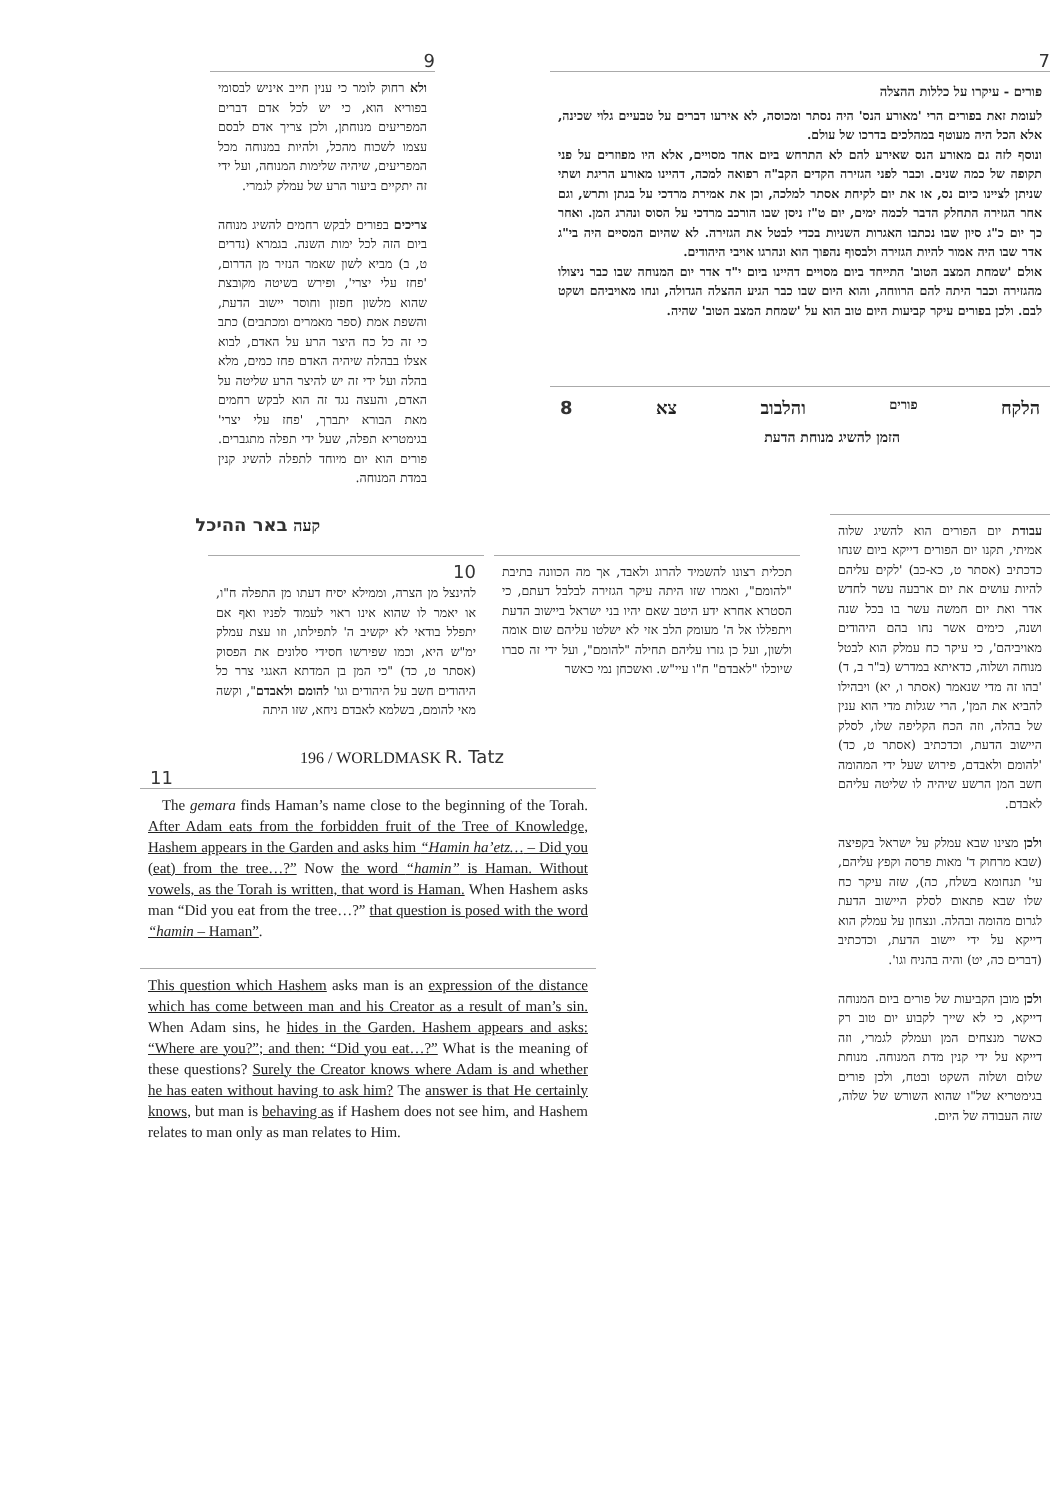9
ולא רחוק לומר כי ענין חייב איניש לבסומי בפוריא הוא, כי יש לכל אדם דברים המפריעים מנוחתן, ולכן צריך אדם לבסם עצמו לשכוח מהכל, ולהיות במנוחה מכל המפריעים, שיהיה שלימות המנוחה, ועל ידי זה יתקיים ביעור הרע של עמלק לגמרי.
צריכים בפורים לבקש רחמים להשיג מנוחה ביום הזה לכל ימות השנה. בגמרא (נדרים ט, ב) מביא לשון שאמר הנזיר מן הדרום, 'פחז עלי יצרי', ופירש בשיטה מקובצת שהוא מלשון חפזון וחוסר יישוב הדעת, והשפת אמת (ספר מאמרים ומכתבים) כתב כי זה כל כח היצר הרע על האדם, לבוא אצלו בבהלה שיהיה האדם פחז כמים, מלא בהלה ועל ידי זה יש להיצר הרע שליטה על האדם, והעצה נגד זה הוא לבקש רחמים מאת הבורא יתברך, 'פחז עלי יצרי' בגימטריא תפלה, שעל ידי תפלה מתגברים. פורים הוא יום מיוחד לתפלה להשיג קנין במדת המנוחה.
7
פורים - עיקרו על כללות ההצלה
לעומת זאת בפורים הרי 'מאורע הנס' היה נסתר ומכוסה, לא אירעו דברים על טבעיים גלוי שכינה, אלא הכל היה מעוטף במהלכים בדרכו של עולם.
ונוסף לזה גם מאורע הנס שאירע להם לא התרחש ביום אחד מסויים, אלא היו מפוזרים על פני תקופה של כמה שנים. וכבר לפני הגזירה הקדים הקב"ה רפואה למכה, דהיינו מאורע הריגת ושתי שניתן לציינו כיום נס, או את יום לקיחת אסתר למלכה, וכן את אמירת מרדכי על בגתן ותרש, וגם אחר הגזירה התחלק הדבר לכמה ימים, יום ט"ז ניסן שבו הורכב מרדכי על הסוס ונהרג המן. ואחר כך יום כ"ג סיון שבו נכתבו האגרות השניות בכדי לבטל את הגזירה. לא שהיום המסיים היה בי"ג אדר שבו היה אמור להיות הגזירה ולבסוף נהפוך הוא ונהרגו אויבי היהודים.
אולם 'שמחת המצב הטוב' התייחד ביום מסויים דהיינו ביום י"ד אדר יום המנוחה שבו כבר ניצולו מהגזירה וכבר היתה להם הרווחה, והוא היום שבו כבר הגיע ההצלה הגדולה, ונחו מאויביהם ושקט לבם. ולכן בפורים עיקר קביעות היום טוב הוא על 'שמחת המצב הטוב' שהיה.
הלקח פורים והלבוב צא 8
הזמן להשיג מנוחת הדעת
קעה באר ההיכל
תכלית רצונו להשמיד להרוג ולאבד, אך מה הכוונה בתיבת "להומם", ואמרו שזו היתה עיקר הגזירה לבלבל דעתם, כי הסטרא אחרא ידע היטב שאם יהיו בני ישראל ביישוב הדעת ויתפללו אל ה' מעומק הלב אזי לא ישלטו עליהם שום אומה ולשון, ועל כן גזרו עליהם תחילה "להומם", ועל ידי זה סברו שיוכלו "לאבדם" ח"ו עיי"ש. ואשכחן נמי כאשר
10
להינצל מן הצרה, וממילא יסיח דעתו מן התפלה ח"ו, או יאמר לו שהוא אינו ראוי לעמוד לפניו ואף אם יתפלל בודאי לא יקשיב ה' לתפילתו, וזו עצת עמלק ימ"ש היא, וכמו שפירשו חסידי סלונים את הפסוק (אסתר ט, כד) "כי המן בן המדתא האגגי צרר כל היהודים חשב על היהודים וגו' להומם ולאבדם", וקשה מאי להומם, בשלמא לאבדם ניחא, שזו היתה
196 / WORLDMASK R. Tatz
11
The gemara finds Haman’s name close to the beginning of the Torah. After Adam eats from the forbidden fruit of the Tree of Knowledge, Hashem appears in the Garden and asks him “Hamin ha’etz… – Did you (eat) from the tree…?” Now the word “hamin” is Haman. Without vowels, as the Torah is written, that word is Haman. When Hashem asks man “Did you eat from the tree…?” that question is posed with the word “hamin – Haman”.
This question which Hashem asks man is an expression of the distance which has come between man and his Creator as a result of man’s sin. When Adam sins, he hides in the Garden. Hashem appears and asks: “Where are you?”; and then: “Did you eat…?” What is the meaning of these questions? Surely the Creator knows where Adam is and whether he has eaten without having to ask him? The answer is that He certainly knows, but man is behaving as if Hashem does not see him, and Hashem relates to man only as man relates to Him.
עבודת יום הפורים הוא להשיג שלוה אמיתי, תקנו יום הפורים דייקא ביום שנחו כדכתיב (אסתר ט, כא-כב) 'לקים עליהם להיות עושים את יום ארבעה עשר לחדש אדר ואת יום חמשה עשר בו בכל שנה ושנה, כימים אשר נחו בהם היהודים מאויביהם', כי עיקר כח עמלק הוא לבטל מנוחה ושלוה, כדאיתא במדרש (ב"ר ב, ד) 'בהו זה מדי שנאמר (אסתר ו, יא) ויבהילו להביא את המן', הרי שגלות מדי הוא ענין של בהלה, וזה הכח הקליפה שלו, לסלק היישוב הדעת, וכדכתיב (אסתר ט, כד) 'להומם ולאבדם, פירוש שעל ידי המהומה חשב המן הרשע שיהיה לו שליטה עליהם לאבדם.
ולכן מצינו שבא עמלק על ישראל בקפיצה (שבא מרחוק ד' מאות פרסה וקפץ עליהם, עי' תנחומא בשלח, כה), שזה עיקר כח שלו שבא פתאום לסלק היישוב הדעת לגרום מהומה ובהלה. ונצחון על עמלק הוא דייקא על ידי יישוב הדעת, וכדכתיב (דברים כה, יט) והיה בהניח וגו'.
ולכן מובן הקביעות של פורים ביום המנוחה דייקא, כי לא שייך לקבוע יום טוב רק כאשר מנצחים המן ועמלק לגמרי, וזה דייקא על ידי קנין מדת המנוחה. מנוחת שלום ושלוה השקט ובטח, ולכן פורים בגימטריא של"ו שהוא השורש של שלוה, שזה העבודה של היום.